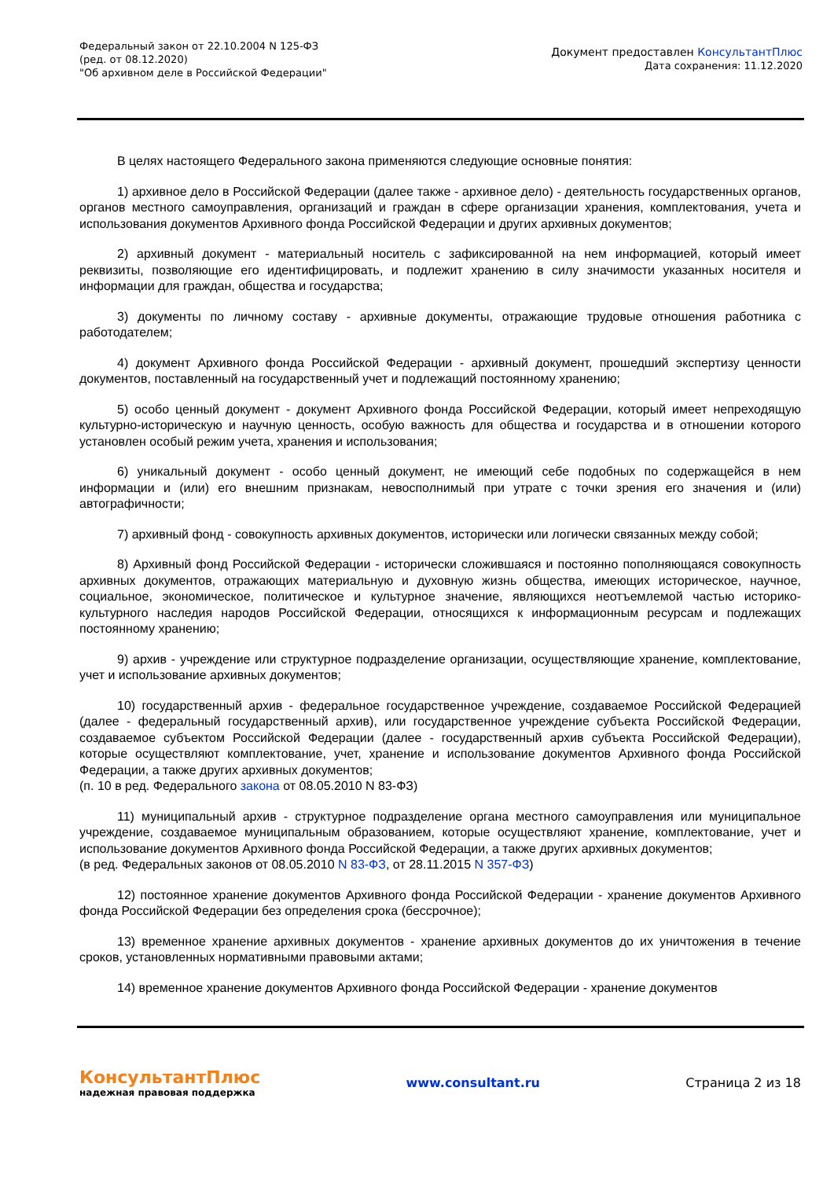Федеральный закон от 22.10.2004 N 125-ФЗ
(ред. от 08.12.2020)
"Об архивном деле в Российской Федерации"
Документ предоставлен КонсультантПлюс
Дата сохранения: 11.12.2020
В целях настоящего Федерального закона применяются следующие основные понятия:
1) архивное дело в Российской Федерации (далее также - архивное дело) - деятельность государственных органов, органов местного самоуправления, организаций и граждан в сфере организации хранения, комплектования, учета и использования документов Архивного фонда Российской Федерации и других архивных документов;
2) архивный документ - материальный носитель с зафиксированной на нем информацией, который имеет реквизиты, позволяющие его идентифицировать, и подлежит хранению в силу значимости указанных носителя и информации для граждан, общества и государства;
3) документы по личному составу - архивные документы, отражающие трудовые отношения работника с работодателем;
4) документ Архивного фонда Российской Федерации - архивный документ, прошедший экспертизу ценности документов, поставленный на государственный учет и подлежащий постоянному хранению;
5) особо ценный документ - документ Архивного фонда Российской Федерации, который имеет непреходящую культурно-историческую и научную ценность, особую важность для общества и государства и в отношении которого установлен особый режим учета, хранения и использования;
6) уникальный документ - особо ценный документ, не имеющий себе подобных по содержащейся в нем информации и (или) его внешним признакам, невосполнимый при утрате с точки зрения его значения и (или) автографичности;
7) архивный фонд - совокупность архивных документов, исторически или логически связанных между собой;
8) Архивный фонд Российской Федерации - исторически сложившаяся и постоянно пополняющаяся совокупность архивных документов, отражающих материальную и духовную жизнь общества, имеющих историческое, научное, социальное, экономическое, политическое и культурное значение, являющихся неотъемлемой частью историко-культурного наследия народов Российской Федерации, относящихся к информационным ресурсам и подлежащих постоянному хранению;
9) архив - учреждение или структурное подразделение организации, осуществляющие хранение, комплектование, учет и использование архивных документов;
10) государственный архив - федеральное государственное учреждение, создаваемое Российской Федерацией (далее - федеральный государственный архив), или государственное учреждение субъекта Российской Федерации, создаваемое субъектом Российской Федерации (далее - государственный архив субъекта Российской Федерации), которые осуществляют комплектование, учет, хранение и использование документов Архивного фонда Российской Федерации, а также других архивных документов;
(п. 10 в ред. Федерального закона от 08.05.2010 N 83-ФЗ)
11) муниципальный архив - структурное подразделение органа местного самоуправления или муниципальное учреждение, создаваемое муниципальным образованием, которые осуществляют хранение, комплектование, учет и использование документов Архивного фонда Российской Федерации, а также других архивных документов;
(в ред. Федеральных законов от 08.05.2010 N 83-ФЗ, от 28.11.2015 N 357-ФЗ)
12) постоянное хранение документов Архивного фонда Российской Федерации - хранение документов Архивного фонда Российской Федерации без определения срока (бессрочное);
13) временное хранение архивных документов - хранение архивных документов до их уничтожения в течение сроков, установленных нормативными правовыми актами;
14) временное хранение документов Архивного фонда Российской Федерации - хранение документов
КонсультантПлюс
надежная правовая поддержка
www.consultant.ru Страница 2 из 18